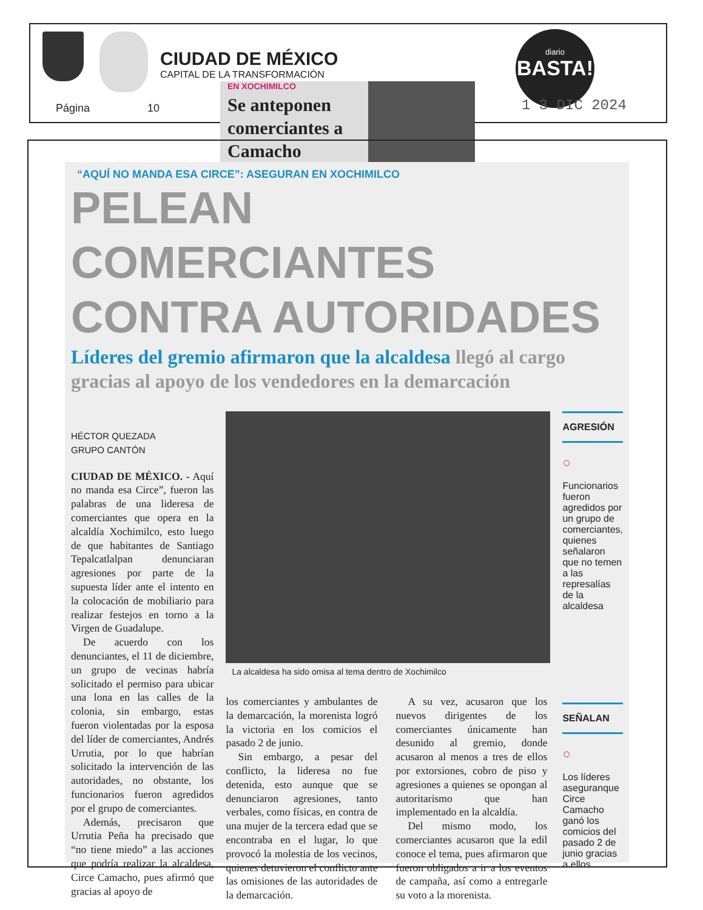CIUDAD DE MÉXICO
CAPITAL DE LA TRANSFORMACIÓN
Página 10
diario
BASTA!
1 3 DIC 2024
EN XOCHIMILCO
Se anteponen comerciantes a Camacho
“AQUÍ NO MANDA ESA CIRCE”: ASEGURAN EN XOCHIMILCO
PELEAN COMERCIANTES CONTRA AUTORIDADES
Líderes del gremio afirmaron que la alcaldesa llegó al cargo gracias al apoyo de los vendedores en la demarcación
HÉCTOR QUEZADA
GRUPO CANTÓN
CIUDAD DE MÉXICO. - Aquí no manda esa Circe”, fueron las palabras de una lideresa de comerciantes que opera en la alcaldía Xochimilco, esto luego de que habitantes de Santiago Tepalcatlalpan denunciaran agresiones por parte de la supuesta líder ante el intento en la colocación de mobiliario para realizar festejos en torno a la Virgen de Guadalupe.
De acuerdo con los denunciantes, el 11 de diciembre, un grupo de vecinas habría solicitado el permiso para ubicar una lona en las calles de la colonia, sin embargo, estas fueron violentadas por la esposa del líder de comerciantes, Andrés Urrutia, por lo que habrían solicitado la intervención de las autoridades, no obstante, los funcionarios fueron agredidos por el grupo de comerciantes.
Además, precisaron que Urrutia Peña ha precisado que “no tiene miedo” a las acciones que podría realizar la alcaldesa, Circe Camacho, pues afirmó que gracias al apoyo de
La alcaldesa ha sido omisa al tema dentro de Xochimilco
los comerciantes y ambulantes de la demarcación, la morenista logró la victoria en los comicios el pasado 2 de junio.
Sin embargo, a pesar del conflicto, la lideresa no fue detenida, esto aunque que se denunciaron agresiones, tanto verbales, como físicas, en contra de una mujer de la tercera edad que se encontraba en el lugar, lo que provocó la molestia de los vecinos, quienes detuvieron el conflicto ante las omisiones de las autoridades de la demarcación.
A su vez, acusaron que los nuevos dirigentes de los comerciantes únicamente han desunido al gremio, donde acusaron al menos a tres de ellos por extorsiones, cobro de piso y agresiones a quienes se opongan al autoritarismo que han implementado en la alcaldía.
Del mismo modo, los comerciantes acusaron que la edil conoce el tema, pues afirmaron que fueron obligados a ir a los eventos de campaña, así como a entregarle su voto a la morenista.
AGRESIÓN
○
Funcionarios fueron agredidos por un grupo de comerciantes, quienes señalaron que no temen a las represalías de la alcaldesa
SEÑALAN
○
Los líderes aseguranque Circe Camacho ganó los comicios del pasado 2 de junio gracias a ellos